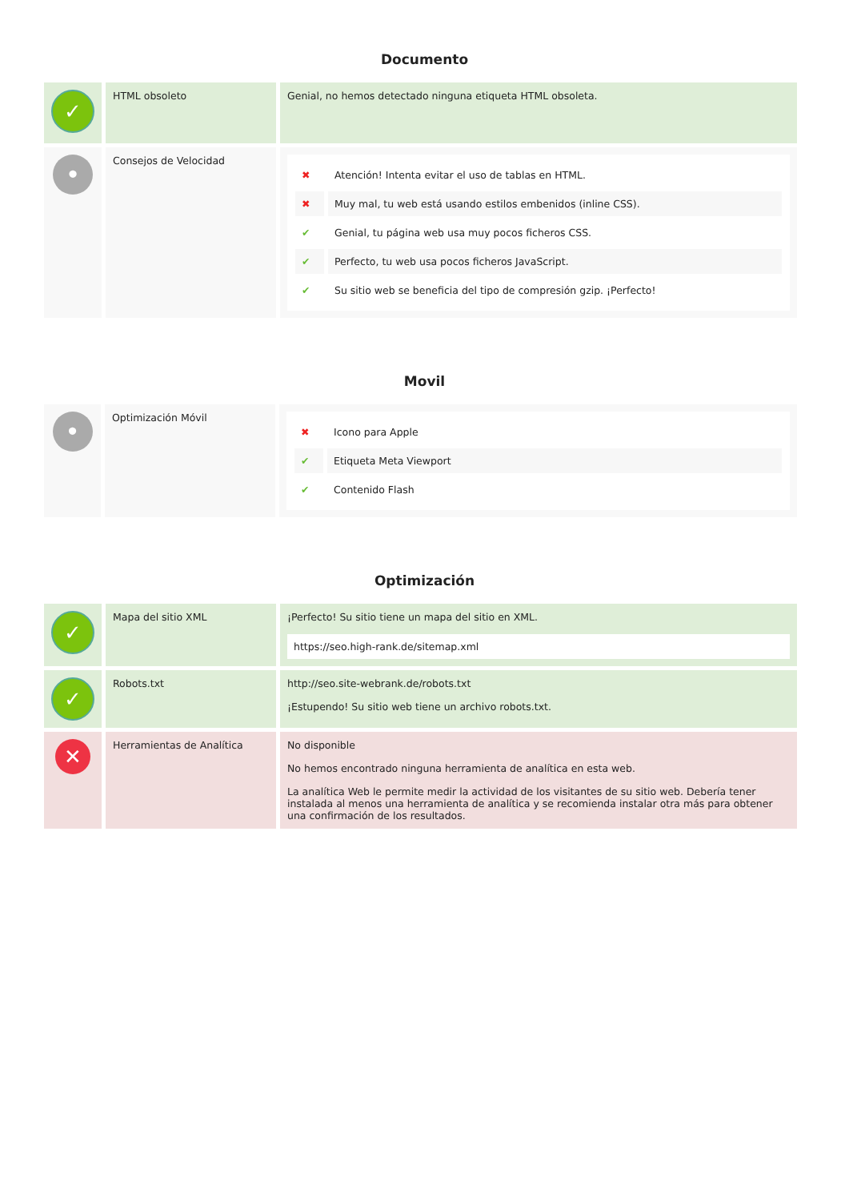Documento
| ✓ | HTML obsoleto | Genial, no hemos detectado ninguna etiqueta HTML obsoleta. |
| • | Consejos de Velocidad | / ✖ / Atención! Intenta evitar el uso de tablas en HTML. / / ✖ / Muy mal, tu web está usando estilos embenidos (inline CSS). / / ✔ / Genial, tu página web usa muy pocos ficheros CSS. / / ✔ / Perfecto, tu web usa pocos ficheros JavaScript. / / ✔ / Su sitio web se beneficia del tipo de compresión gzip. ¡Perfecto! / |
Movil
| • | Optimización Móvil | / ✖ / Icono para Apple / / ✔ / Etiqueta Meta Viewport / / ✔ / Contenido Flash / |
Optimización
| ✓ | Mapa del sitio XML | ¡Perfecto! Su sitio tiene un mapa del sitio en XML. https://seo.high-rank.de/sitemap.xml |
| ✓ | Robots.txt | http://seo.site-webrank.de/robots.txt ¡Estupendo! Su sitio web tiene un archivo robots.txt. |
| ✕ | Herramientas de Analítica | No disponible No hemos encontrado ninguna herramienta de analítica en esta web. La analítica Web le permite medir la actividad de los visitantes de su sitio web. Debería tener instalada al menos una herramienta de analítica y se recomienda instalar otra más para obtener una confirmación de los resultados. |